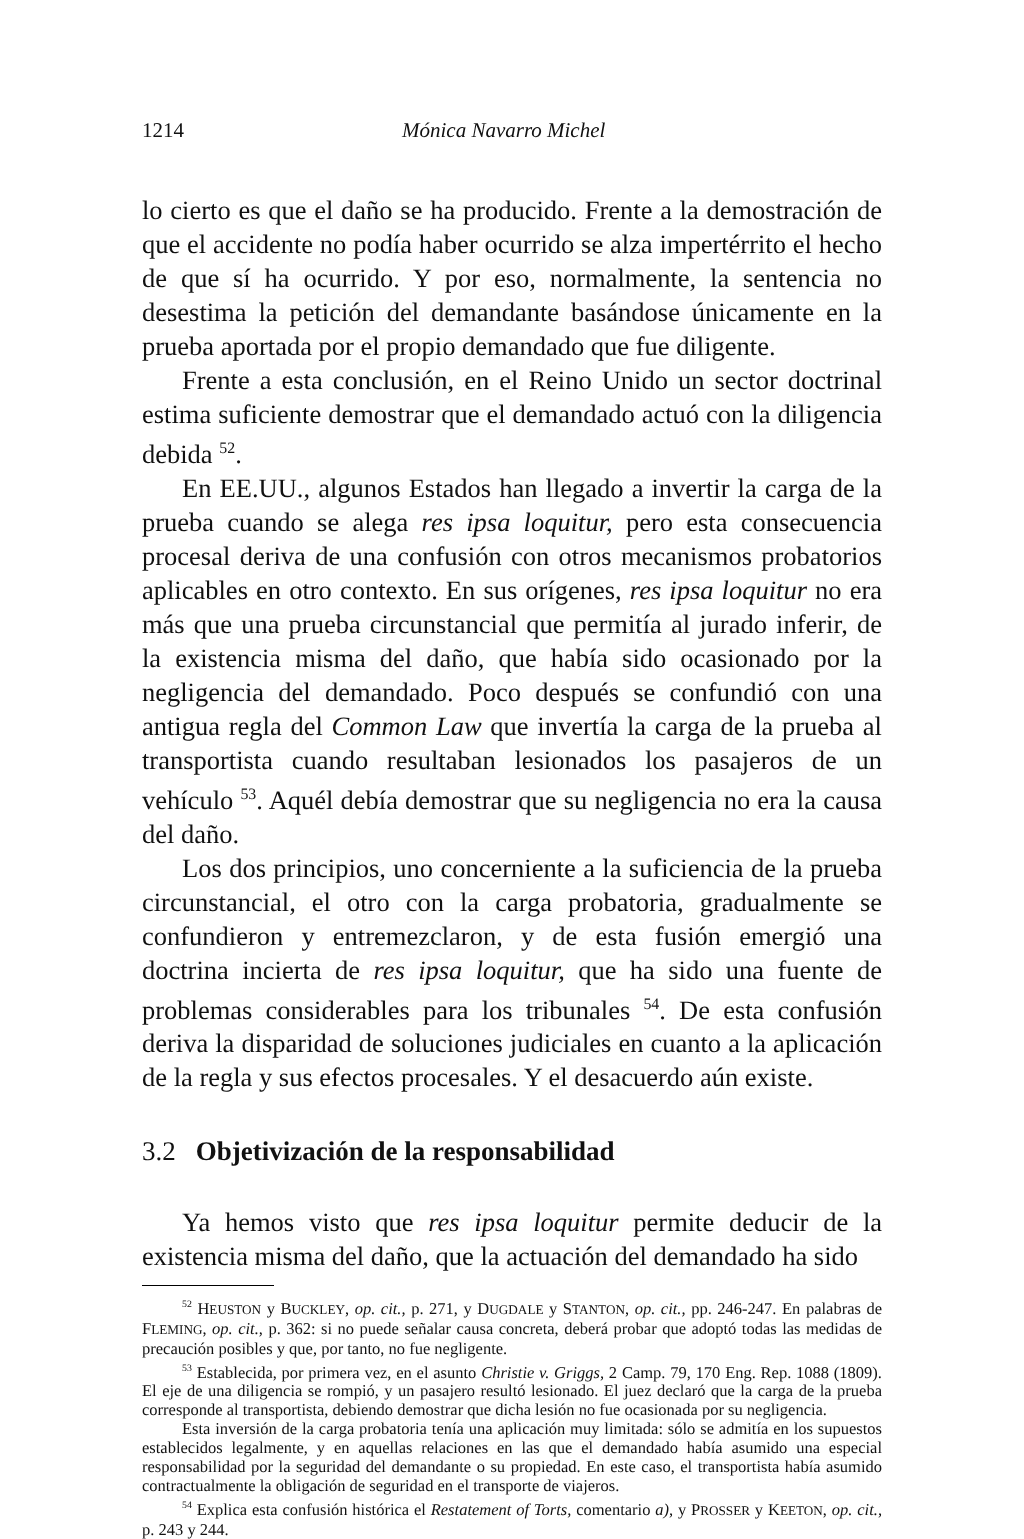1214 Mónica Navarro Michel
lo cierto es que el daño se ha producido. Frente a la demostración de que el accidente no podía haber ocurrido se alza impertérrito el hecho de que sí ha ocurrido. Y por eso, normalmente, la sentencia no desestima la petición del demandante basándose únicamente en la prueba aportada por el propio demandado que fue diligente.
Frente a esta conclusión, en el Reino Unido un sector doctrinal estima suficiente demostrar que el demandado actuó con la diligencia debida <sup>52</sup>.
En EE.UU., algunos Estados han llegado a invertir la carga de la prueba cuando se alega res ipsa loquitur, pero esta consecuencia procesal deriva de una confusión con otros mecanismos probatorios aplicables en otro contexto. En sus orígenes, res ipsa loquitur no era más que una prueba circunstancial que permitía al jurado inferir, de la existencia misma del daño, que había sido ocasionado por la negligencia del demandado. Poco después se confundió con una antigua regla del Common Law que invertía la carga de la prueba al transportista cuando resultaban lesionados los pasajeros de un vehículo <sup>53</sup>. Aquél debía demostrar que su negligencia no era la causa del daño.
Los dos principios, uno concerniente a la suficiencia de la prueba circunstancial, el otro con la carga probatoria, gradualmente se confundieron y entremezclaron, y de esta fusión emergió una doctrina incierta de res ipsa loquitur, que ha sido una fuente de problemas considerables para los tribunales <sup>54</sup>. De esta confusión deriva la disparidad de soluciones judiciales en cuanto a la aplicación de la regla y sus efectos procesales. Y el desacuerdo aún existe.
3.2 Objetivización de la responsabilidad
Ya hemos visto que res ipsa loquitur permite deducir de la existencia misma del daño, que la actuación del demandado ha sido
<sup>52</sup> HEUSTON y BUCKLEY, op. cit., p. 271, y DUGDALE y STANTON, op. cit., pp. 246-247. En palabras de FLEMING, op. cit., p. 362: si no puede señalar causa concreta, deberá probar que adoptó todas las medidas de precaución posibles y que, por tanto, no fue negligente.
<sup>53</sup> Establecida, por primera vez, en el asunto Christie v. Griggs, 2 Camp. 79, 170 Eng. Rep. 1088 (1809). El eje de una diligencia se rompió, y un pasajero resultó lesionado. El juez declaró que la carga de la prueba corresponde al transportista, debiendo demostrar que dicha lesión no fue ocasionada por su negligencia.
Esta inversión de la carga probatoria tenía una aplicación muy limitada: sólo se admitía en los supuestos establecidos legalmente, y en aquellas relaciones en las que el demandado había asumido una especial responsabilidad por la seguridad del demandante o su propiedad. En este caso, el transportista había asumido contractualmente la obligación de seguridad en el transporte de viajeros.
<sup>54</sup> Explica esta confusión histórica el Restatement of Torts, comentario a), y PROSSER y KEETON, op. cit., p. 243 y 244.